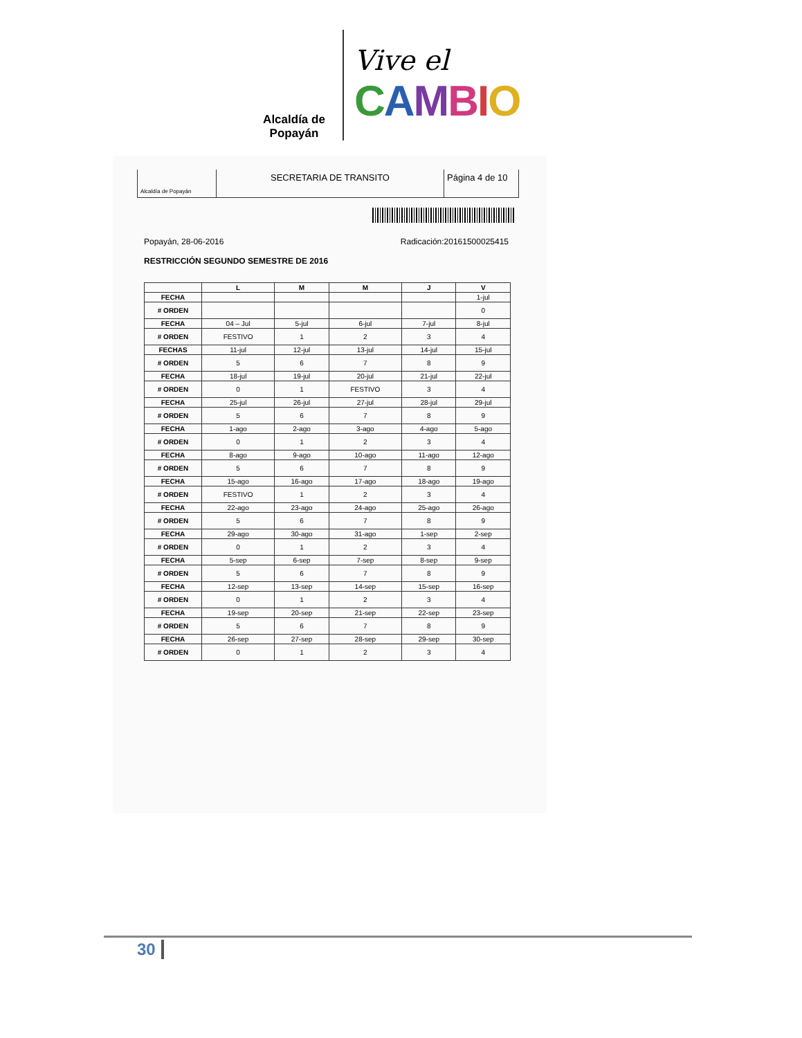Alcaldía de Popayán
Vive el
CAMBIO
Alcaldía de Popayán
SECRETARIA DE TRANSITO Página 4 de 10
Popayán, 28-06-2016 Radicación:20161500025415
RESTRICCIÓN SEGUNDO SEMESTRE DE 2016
| | L | M | M | J | V |
| --- | --- | --- | --- | --- | --- |
| FECHA | | | | | 1-jul |
| # ORDEN | | | | | 0 |
| FECHA | 04 – Jul | 5-jul | 6-jul | 7-jul | 8-jul |
| # ORDEN | FESTIVO | 1 | 2 | 3 | 4 |
| FECHAS | 11-jul | 12-jul | 13-jul | 14-jul | 15-jul |
| # ORDEN | 5 | 6 | 7 | 8 | 9 |
| FECHA | 18-jul | 19-jul | 20-jul | 21-jul | 22-jul |
| # ORDEN | 0 | 1 | FESTIVO | 3 | 4 |
| FECHA | 25-jul | 26-jul | 27-jul | 28-jul | 29-jul |
| # ORDEN | 5 | 6 | 7 | 8 | 9 |
| FECHA | 1-ago | 2-ago | 3-ago | 4-ago | 5-ago |
| # ORDEN | 0 | 1 | 2 | 3 | 4 |
| FECHA | 8-ago | 9-ago | 10-ago | 11-ago | 12-ago |
| # ORDEN | 5 | 6 | 7 | 8 | 9 |
| FECHA | 15-ago | 16-ago | 17-ago | 18-ago | 19-ago |
| # ORDEN | FESTIVO | 1 | 2 | 3 | 4 |
| FECHA | 22-ago | 23-ago | 24-ago | 25-ago | 26-ago |
| # ORDEN | 5 | 6 | 7 | 8 | 9 |
| FECHA | 29-ago | 30-ago | 31-ago | 1-sep | 2-sep |
| # ORDEN | 0 | 1 | 2 | 3 | 4 |
| FECHA | 5-sep | 6-sep | 7-sep | 8-sep | 9-sep |
| # ORDEN | 5 | 6 | 7 | 8 | 9 |
| FECHA | 12-sep | 13-sep | 14-sep | 15-sep | 16-sep |
| # ORDEN | 0 | 1 | 2 | 3 | 4 |
| FECHA | 19-sep | 20-sep | 21-sep | 22-sep | 23-sep |
| # ORDEN | 5 | 6 | 7 | 8 | 9 |
| FECHA | 26-sep | 27-sep | 28-sep | 29-sep | 30-sep |
| # ORDEN | 0 | 1 | 2 | 3 | 4 |
30